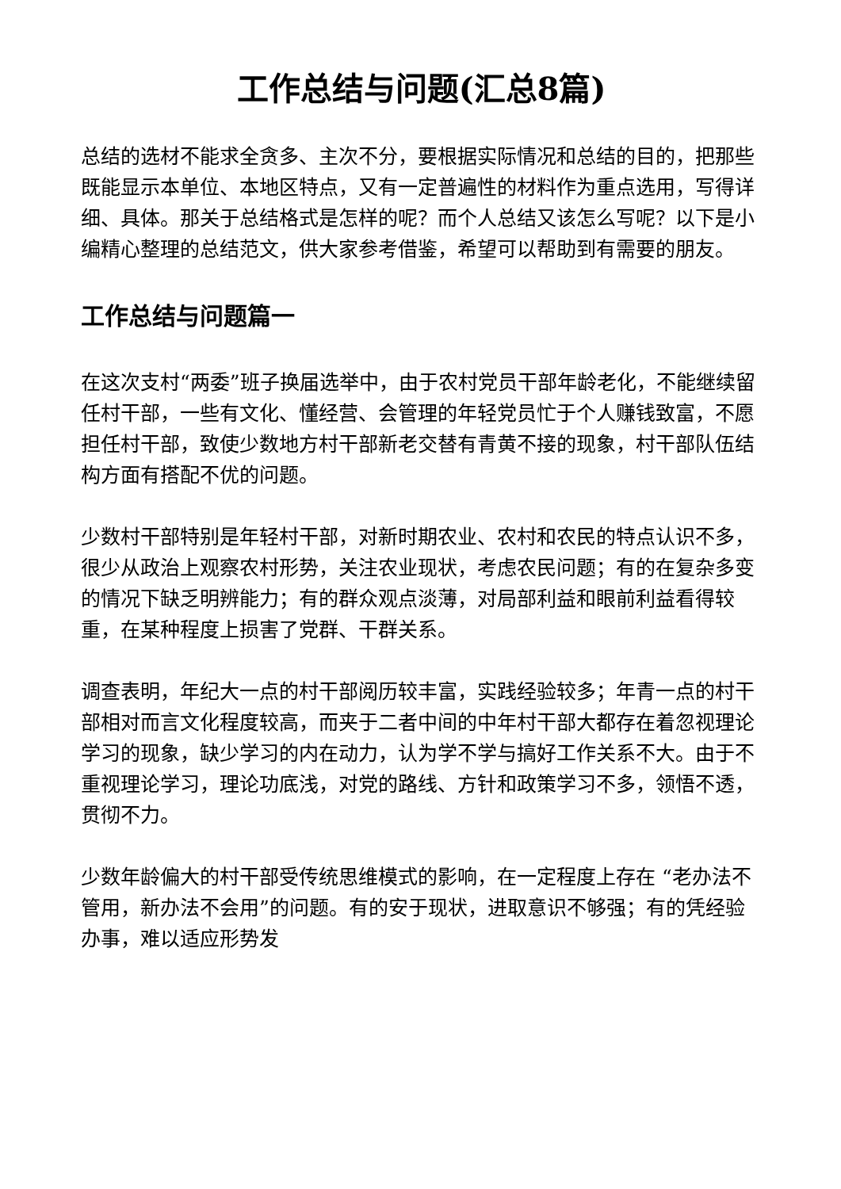工作总结与问题(汇总8篇)
总结的选材不能求全贪多、主次不分，要根据实际情况和总结的目的，把那些既能显示本单位、本地区特点，又有一定普遍性的材料作为重点选用，写得详细、具体。那关于总结格式是怎样的呢？而个人总结又该怎么写呢？以下是小编精心整理的总结范文，供大家参考借鉴，希望可以帮助到有需要的朋友。
工作总结与问题篇一
在这次支村“两委”班子换届选举中，由于农村党员干部年龄老化，不能继续留任村干部，一些有文化、懂经营、会管理的年轻党员忙于个人赚钱致富，不愿担任村干部，致使少数地方村干部新老交替有青黄不接的现象，村干部队伍结构方面有搭配不优的问题。
少数村干部特别是年轻村干部，对新时期农业、农村和农民的特点认识不多，很少从政治上观察农村形势，关注农业现状，考虑农民问题；有的在复杂多变的情况下缺乏明辨能力；有的群众观点淡薄，对局部利益和眼前利益看得较重，在某种程度上损害了党群、干群关系。
调查表明，年纪大一点的村干部阅历较丰富，实践经验较多；年青一点的村干部相对而言文化程度较高，而夹于二者中间的中年村干部大都存在着忽视理论学习的现象，缺少学习的内在动力，认为学不学与搞好工作关系不大。由于不重视理论学习，理论功底浅，对党的路线、方针和政策学习不多，领悟不透，贯彻不力。
少数年龄偏大的村干部受传统思维模式的影响，在一定程度上存在 “老办法不管用，新办法不会用”的问题。有的安于现状，进取意识不够强；有的凭经验办事，难以适应形势发